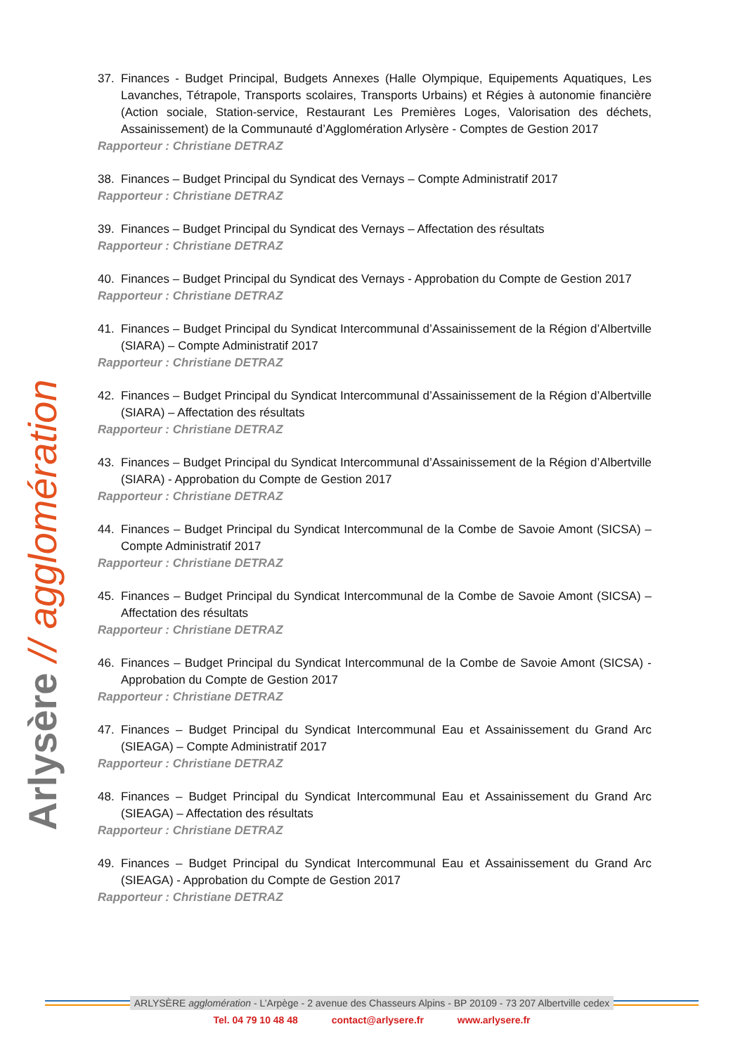Arlysère // agglomération
37. Finances - Budget Principal, Budgets Annexes (Halle Olympique, Equipements Aquatiques, Les Lavanches, Tétrapole, Transports scolaires, Transports Urbains) et Régies à autonomie financière (Action sociale, Station-service, Restaurant Les Premières Loges, Valorisation des déchets, Assainissement) de la Communauté d’Agglomération Arlysère - Comptes de Gestion 2017
Rapporteur : Christiane DETRAZ
38. Finances – Budget Principal du Syndicat des Vernays – Compte Administratif 2017
Rapporteur : Christiane DETRAZ
39. Finances – Budget Principal du Syndicat des Vernays – Affectation des résultats
Rapporteur : Christiane DETRAZ
40. Finances – Budget Principal du Syndicat des Vernays - Approbation du Compte de Gestion 2017
Rapporteur : Christiane DETRAZ
41. Finances – Budget Principal du Syndicat Intercommunal d’Assainissement de la Région d’Albertville (SIARA) – Compte Administratif 2017
Rapporteur : Christiane DETRAZ
42. Finances – Budget Principal du Syndicat Intercommunal d’Assainissement de la Région d’Albertville (SIARA) – Affectation des résultats
Rapporteur : Christiane DETRAZ
43. Finances – Budget Principal du Syndicat Intercommunal d’Assainissement de la Région d’Albertville (SIARA) - Approbation du Compte de Gestion 2017
Rapporteur : Christiane DETRAZ
44. Finances – Budget Principal du Syndicat Intercommunal de la Combe de Savoie Amont (SICSA) – Compte Administratif 2017
Rapporteur : Christiane DETRAZ
45. Finances – Budget Principal du Syndicat Intercommunal de la Combe de Savoie Amont (SICSA) – Affectation des résultats
Rapporteur : Christiane DETRAZ
46. Finances – Budget Principal du Syndicat Intercommunal de la Combe de Savoie Amont (SICSA) - Approbation du Compte de Gestion 2017
Rapporteur : Christiane DETRAZ
47. Finances – Budget Principal du Syndicat Intercommunal Eau et Assainissement du Grand Arc (SIEAGA) – Compte Administratif 2017
Rapporteur : Christiane DETRAZ
48. Finances – Budget Principal du Syndicat Intercommunal Eau et Assainissement du Grand Arc (SIEAGA) – Affectation des résultats
Rapporteur : Christiane DETRAZ
49. Finances – Budget Principal du Syndicat Intercommunal Eau et Assainissement du Grand Arc (SIEAGA) - Approbation du Compte de Gestion 2017
Rapporteur : Christiane DETRAZ
ARLYSÈRE agglomération - L’Arpège - 2 avenue des Chasseurs Alpins - BP 20109 - 73 207 Albertville cedex
Tel. 04 79 10 48 48 contact@arlysere.fr www.arlysere.fr